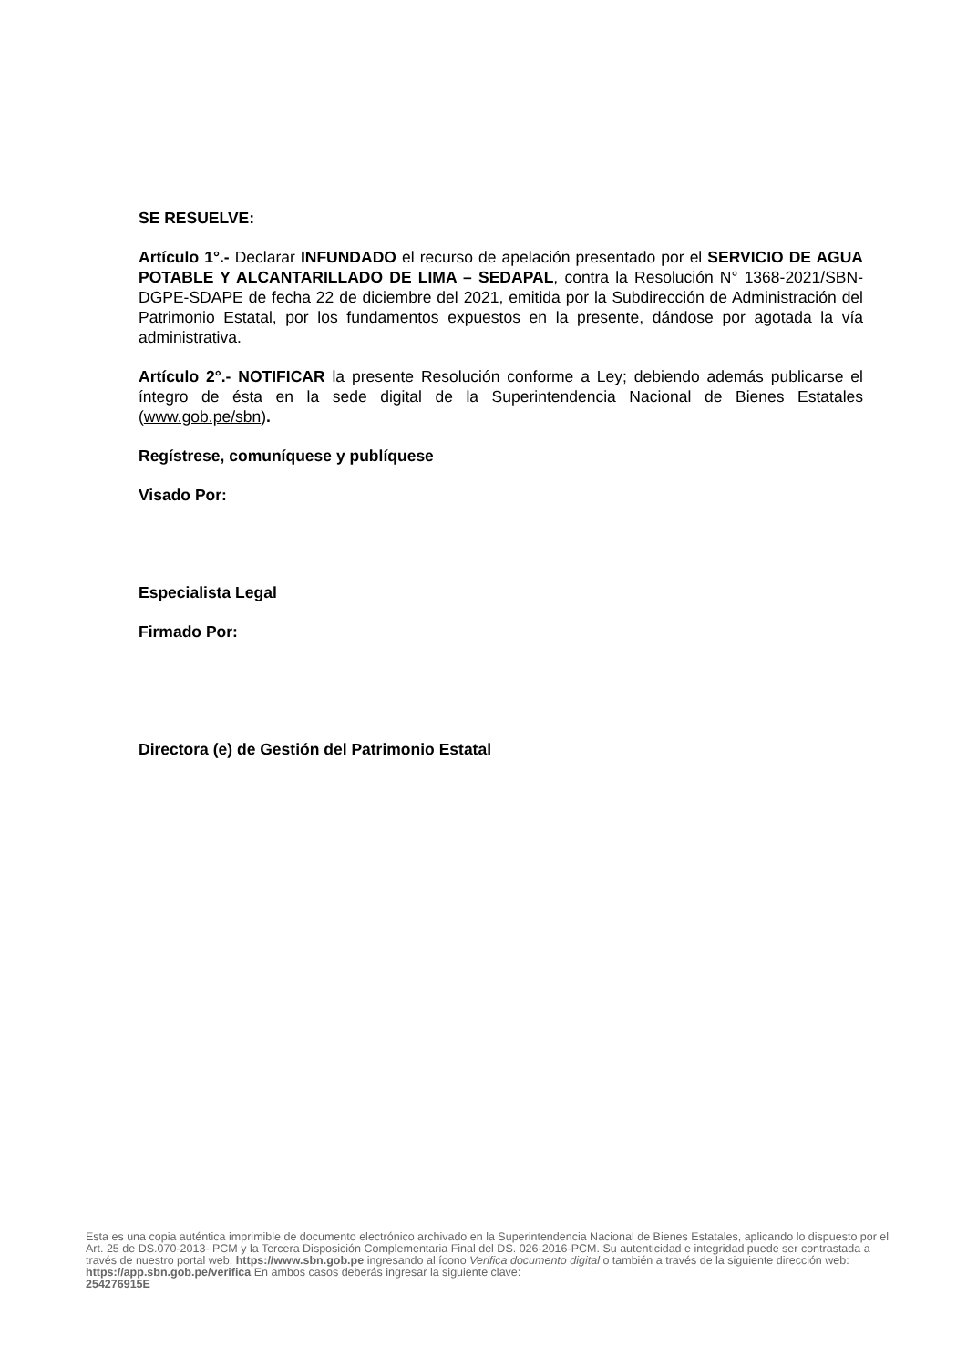SE RESUELVE:
Artículo 1°.- Declarar INFUNDADO el recurso de apelación presentado por el SERVICIO DE AGUA POTABLE Y ALCANTARILLADO DE LIMA – SEDAPAL, contra la Resolución N° 1368-2021/SBN-DGPE-SDAPE de fecha 22 de diciembre del 2021, emitida por la Subdirección de Administración del Patrimonio Estatal, por los fundamentos expuestos en la presente, dándose por agotada la vía administrativa.
Artículo 2°.- NOTIFICAR la presente Resolución conforme a Ley; debiendo además publicarse el íntegro de ésta en la sede digital de la Superintendencia Nacional de Bienes Estatales (www.gob.pe/sbn).
Regístrese, comuníquese y publíquese
Visado Por:
Especialista Legal
Firmado Por:
Directora (e) de Gestión del Patrimonio Estatal
Esta es una copia auténtica imprimible de documento electrónico archivado en la Superintendencia Nacional de Bienes Estatales, aplicando lo dispuesto por el Art. 25 de DS.070-2013- PCM y la Tercera Disposición Complementaria Final del DS. 026-2016-PCM. Su autenticidad e integridad puede ser contrastada a través de nuestro portal web: https://www.sbn.gob.pe ingresando al ícono Verifica documento digital o también a través de la siguiente dirección web: https://app.sbn.gob.pe/verifica En ambos casos deberás ingresar la siguiente clave:
254276915E